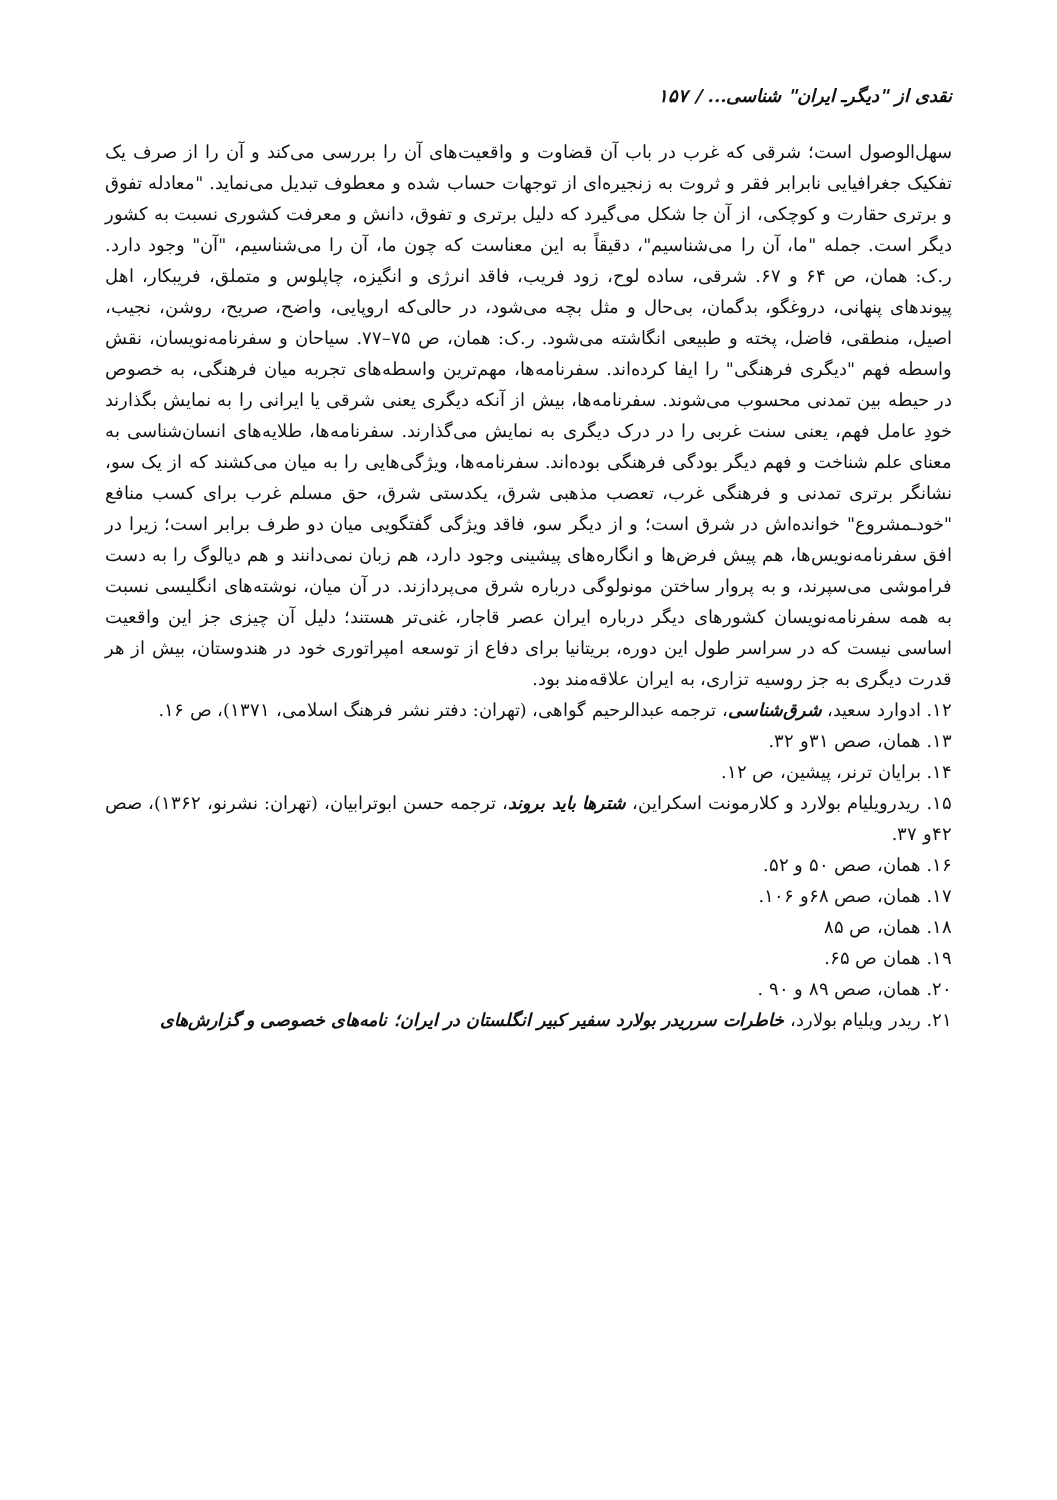نقدی از "دیگرـ ایران" شناسی... / ۱۵۷
سهل‌الوصول است؛ شرقی که غرب در باب آن قضاوت و واقعیت‌های آن را بررسی می‌کند و آن را از صرف یک تفکیک جغرافیایی نابرابر فقر و ثروت به زنجیره‌ای از توجهات حساب شده و معطوف تبدیل می‌نماید. "معادله تفوق و برتری حقارت و کوچکی، از آن جا شکل می‌گیرد که دلیل برتری و تفوق، دانش و معرفت کشوری نسبت به کشور دیگر است. جمله "ما، آن را می‌شناسیم"، دقیقاً به این معناست که چون ما، آن را می‌شناسیم، "آن" وجود دارد. ر.ک: همان، ص ۶۴ و ۶۷. شرقی، ساده لوح، زود فریب، فاقد انرژی و انگیزه، چاپلوس و متملق، فریبکار، اهل پیوندهای پنهانی، دروغگو، بدگمان، بی‌حال و مثل بچه می‌شود، در حالی‌که اروپایی، واضح، صریح، روشن، نجیب، اصیل، منطقی، فاضل، پخته و طبیعی انگاشته می‌شود. ر.ک: همان، ص ۷۵–۷۷. سیاحان و سفرنامه‌نویسان، نقش واسطه فهم "دیگری فرهنگی" را ایفا کرده‌اند. سفرنامه‌ها، مهم‌ترین واسطه‌های تجربه میان فرهنگی، به خصوص در حیطه بین تمدنی محسوب می‌شوند. سفرنامه‌ها، بیش از آنکه دیگری یعنی شرقی یا ایرانی را به نمایش بگذارند خودِ عامل فهم، یعنی سنت غربی را در درک دیگری به نمایش می‌گذارند. سفرنامه‌ها، طلایه‌های انسان‌شناسی به معنای علم شناخت و فهم دیگر بودگی فرهنگی بوده‌اند. سفرنامه‌ها، ویژگی‌هایی را به میان می‌کشند که از یک سو، نشانگر برتری تمدنی و فرهنگی غرب، تعصب مذهبی شرق، یکدستی شرق، حق مسلم غرب برای کسب منافع "خودـمشروع" خوانده‌اش در شرق است؛ و از دیگر سو، فاقد ویژگی گفتگویی میان دو طرف برابر است؛ زیرا در افق سفرنامه‌نویس‌ها، هم پیش فرض‌ها و انگاره‌های پیشینی وجود دارد، هم زبان نمی‌دانند و هم دیالوگ را به دست فراموشی می‌سپرند، و به پروار ساختن مونولوگی درباره شرق می‌پردازند. در آن میان، نوشته‌های انگلیسی نسبت به همه سفرنامه‌نویسان کشورهای دیگر درباره ایران عصر قاجار، غنی‌تر هستند؛ دلیل آن چیزی جز این واقعیت اساسی نیست که در سراسر طول این دوره، بریتانیا برای دفاع از توسعه امپراتوری خود در هندوستان، بیش از هر قدرت دیگری به جز روسیه تزاری، به ایران علاقه‌مند بود.
۱۲. ادوارد سعید، شرق‌شناسی، ترجمه عبدالرحیم گواهی، (تهران: دفتر نشر فرهنگ اسلامی، ۱۳۷۱)، ص ۱۶.
۱۳. همان، صص ۳۱و ۳۲.
۱۴. برایان ترنر، پیشین، ص ۱۲.
۱۵. ریدرویلیام بولارد و کلارمونت اسکراین، شترها باید بروند، ترجمه حسن ابوترابیان، (تهران: نشرنو، ۱۳۶۲)، صص ۴۲و ۳۷.
۱۶. همان، صص ۵۰ و ۵۲.
۱۷. همان، صص ۶۸و ۱۰۶.
۱۸. همان، ص ۸۵
۱۹. همان ص ۶۵.
۲۰. همان، صص ۸۹ و ۹۰ .
۲۱. ریدر ویلیام بولارد، خاطرات سرریدر بولارد سفیر کبیر انگلستان در ایران؛ نامه‌های خصوصی و گزارش‌های